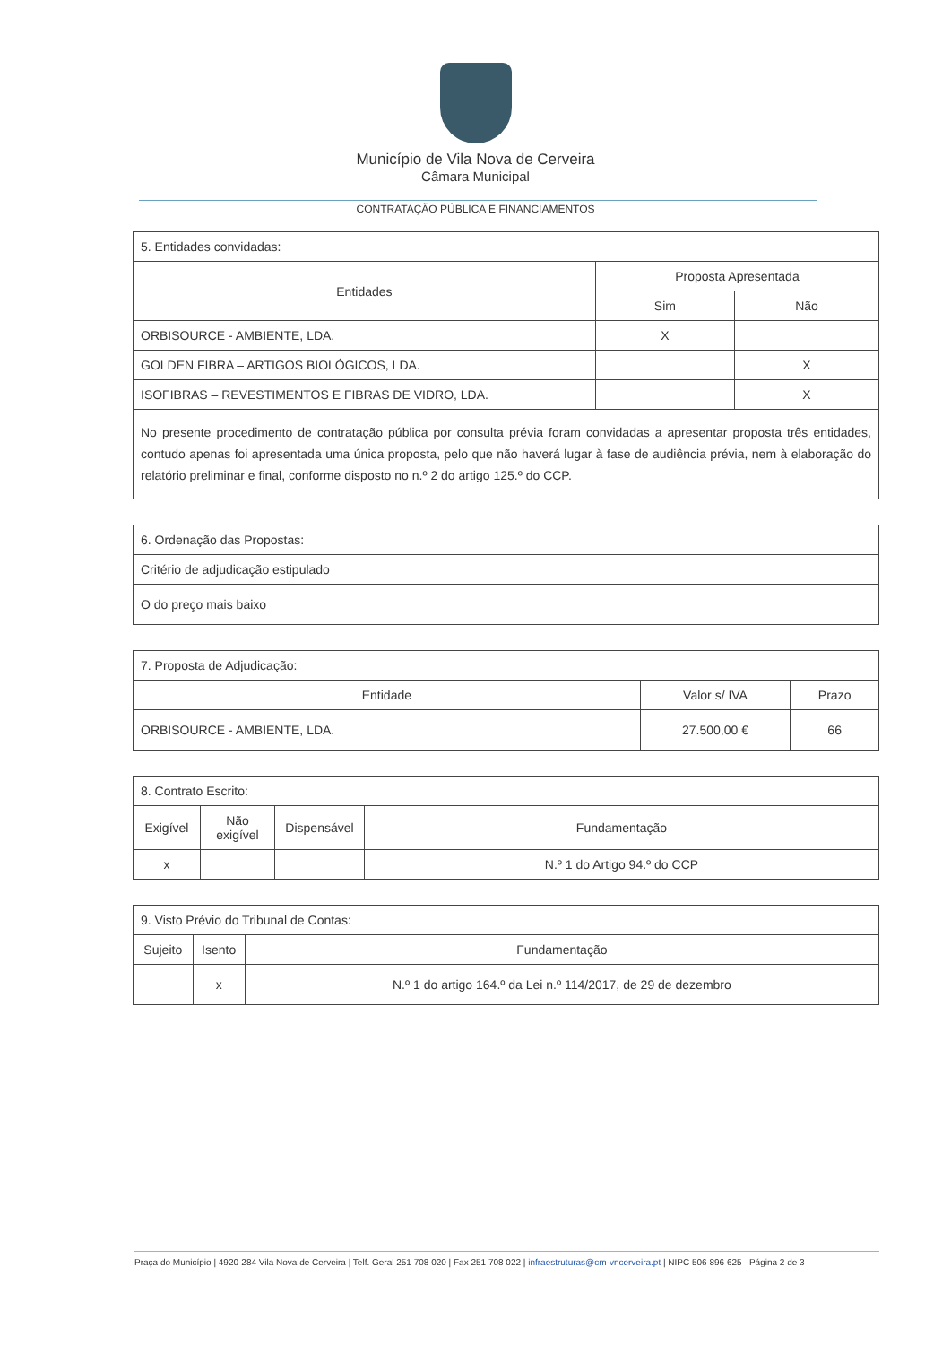Município de Vila Nova de Cerveira
Câmara Municipal
CONTRATAÇÃO PÚBLICA E FINANCIAMENTOS
| 5. Entidades convidadas: | | |
| Entidades | Proposta Apresentada | |
| | Sim | Não |
| ORBISOURCE - AMBIENTE, LDA. | X | |
| GOLDEN FIBRA – ARTIGOS BIOLÓGICOS, LDA. | | X |
| ISOFIBRAS – REVESTIMENTOS E FIBRAS DE VIDRO, LDA. | | X |
| No presente procedimento de contratação pública por consulta prévia foram convidadas a apresentar proposta três entidades, contudo apenas foi apresentada uma única proposta, pelo que não haverá lugar à fase de audiência prévia, nem à elaboração do relatório preliminar e final, conforme disposto no n.º 2 do artigo 125.º do CCP. | | |
| 6. Ordenação das Propostas: |
| Critério de adjudicação estipulado |
| O do preço mais baixo |
| 7. Proposta de Adjudicação: | | |
| Entidade | Valor s/ IVA | Prazo |
| ORBISOURCE - AMBIENTE, LDA. | 27.500,00 € | 66 |
| 8. Contrato Escrito: | | | |
| Exigível | Não exigível | Dispensável | Fundamentação |
| x | | | N.º 1 do Artigo 94.º do CCP |
| 9. Visto Prévio do Tribunal de Contas: | | |
| Sujeito | Isento | Fundamentação |
| | x | N.º 1 do artigo 164.º da Lei n.º 114/2017, de 29 de dezembro |
Praça do Município | 4920-284 Vila Nova de Cerveira | Telf. Geral 251 708 020 | Fax 251 708 022 | infraestruturas@cm-vncerveira.pt | NIPC 506 896 625 Página 2 de 3